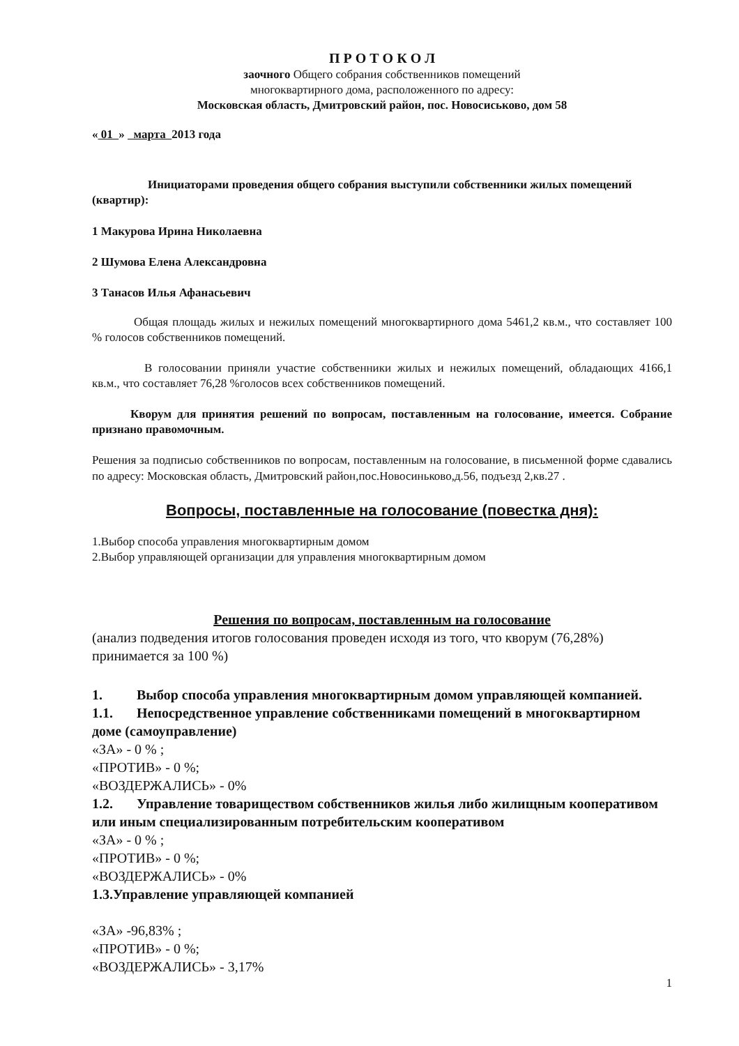П Р О Т О К О Л
заочного Общего собрания собственников помещений
многоквартирного дома, расположенного по адресу:
Московская область, Дмитровский район, пос. Новосиськово, дом 58
« 01 » марта 2013 года
Инициаторами проведения общего собрания выступили собственники жилых помещений (квартир):
1 Макурова Ирина Николаевна
2 Шумова Елена Александровна
3 Танасов Илья Афанасьевич
Общая площадь жилых и нежилых помещений многоквартирного дома 5461,2 кв.м., что составляет 100 % голосов собственников помещений.
В голосовании приняли участие собственники жилых и нежилых помещений, обладающих 4166,1 кв.м., что составляет 76,28 %голосов всех собственников помещений.
Кворум для принятия решений по вопросам, поставленным на голосование, имеется. Собрание признано правомочным.
Решения за подписью собственников по вопросам, поставленным на голосование, в письменной форме сдавались по адресу: Московская область, Дмитровский район,пос.Новосиньково,д.56, подъезд 2,кв.27 .
Вопросы, поставленные на голосование (повестка дня):
1.Выбор способа управления многоквартирным домом
2.Выбор управляющей организации для управления многоквартирным домом
Решения по вопросам, поставленным на голосование
(анализ подведения итогов голосования проведен исходя из того, что кворум (76,28%) принимается за 100 %)
1. Выбор способа управления многоквартирным домом управляющей компанией.
1.1. Непосредственное управление собственниками помещений в многоквартирном доме (самоуправление)
«ЗА» - 0 % ;
«ПРОТИВ» - 0 %;
«ВОЗДЕРЖАЛИСЬ» - 0%
1.2. Управление товариществом собственников жилья либо жилищным кооперативом или иным специализированным потребительским кооперативом
«ЗА» - 0 % ;
«ПРОТИВ» - 0 %;
«ВОЗДЕРЖАЛИСЬ» - 0%
1.3.Управление управляющей компанией
«ЗА» -96,83% ;
«ПРОТИВ» - 0 %;
«ВОЗДЕРЖАЛИСЬ» - 3,17%
1